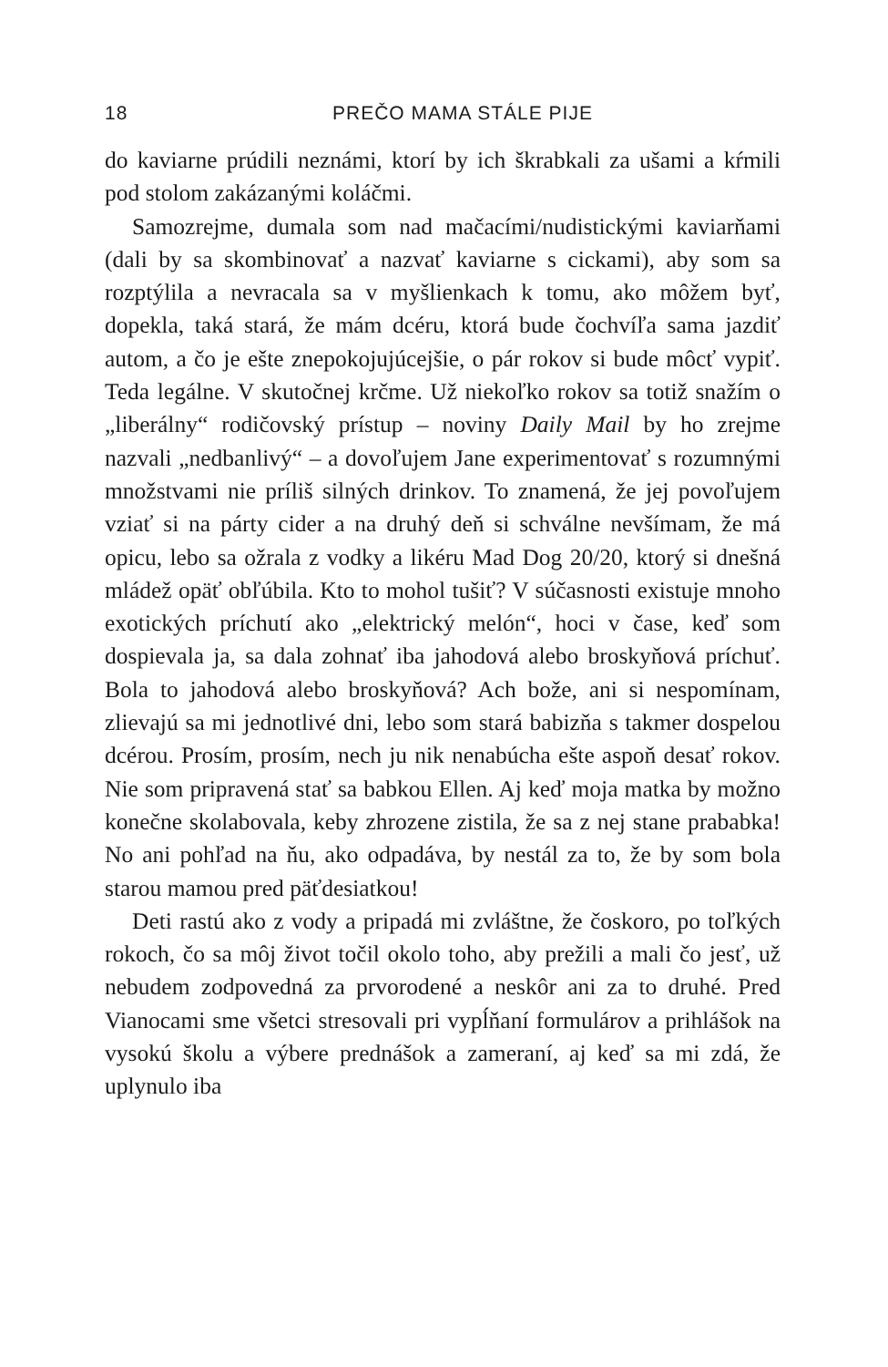18 PREČO MAMA STÁLE PIJE
do kaviarne prúdili neznámi, ktorí by ich škrabkali za ušami a kŕmili pod stolom zakázanými koláčmi.
Samozrejme, dumala som nad mačacími/nudistickými kaviarňami (dali by sa skombinovať a nazvať kaviarne s cickami), aby som sa rozptýlila a nevracala sa v myšlienkach k tomu, ako môžem byť, dopekla, taká stará, že mám dcéru, ktorá bude čochvíľa sama jazdiť autom, a čo je ešte znepokojujúcejšie, o pár rokov si bude môcť vypiť. Teda legálne. V skutočnej krčme. Už niekoľko rokov sa totiž snažím o „liberálny“ rodičovský prístup – noviny Daily Mail by ho zrejme nazvali „nedbanlivý“ – a dovoľujem Jane experimentovať s rozumnými množstvami nie príliš silných drinkov. To znamená, že jej povoľujem vziať si na párty cider a na druhý deň si schválne nevšímam, že má opicu, lebo sa ožrala z vodky a likéru Mad Dog 20/20, ktorý si dnešná mládež opäť obľúbila. Kto to mohol tušiť? V súčasnosti existuje mnoho exotických príchutí ako „elektrický melón“, hoci v čase, keď som dospievala ja, sa dala zohnať iba jahodová alebo broskyňová príchuť. Bola to jahodová alebo broskyňová? Ach bože, ani si nespomínam, zlievajú sa mi jednotlivé dni, lebo som stará babizňa s takmer dospelou dcérou. Prosím, prosím, nech ju nik nenabúcha ešte aspoň desať rokov. Nie som pripravená stať sa babkou Ellen. Aj keď moja matka by možno konečne skolabovala, keby zhrozene zistila, že sa z nej stane prababka! No ani pohľad na ňu, ako odpadáva, by nestál za to, že by som bola starou mamou pred päťdesiatkou!
Deti rastú ako z vody a pripadá mi zvláštne, že čoskoro, po toľkých rokoch, čo sa môj život točil okolo toho, aby prežili a mali čo jesť, už nebudem zodpovedná za prvorodené a neskôr ani za to druhé. Pred Vianocami sme všetci stresovali pri vypĺňaní formulárov a prihlášok na vysokú školu a výbere prednášok a zameraní, aj keď sa mi zdá, že uplynulo iba